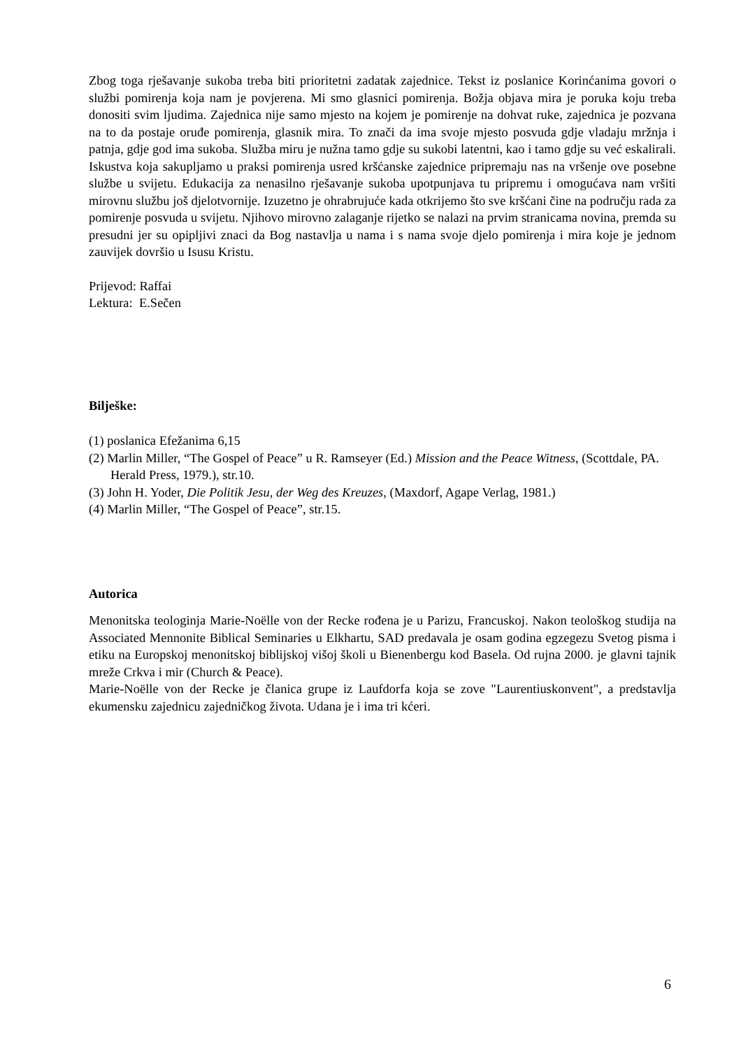Zbog toga rješavanje sukoba treba biti prioritetni zadatak zajednice. Tekst iz poslanice Korinćanima govori o službi pomirenja koja nam je povjerena. Mi smo glasnici pomirenja. Božja objava mira je poruka koju treba donositi svim ljudima. Zajednica nije samo mjesto na kojem je pomirenje na dohvat ruke, zajednica je pozvana na to da postaje oruđe pomirenja, glasnik mira. To znači da ima svoje mjesto posvuda gdje vladaju mržnja i patnja, gdje god ima sukoba. Služba miru je nužna tamo gdje su sukobi latentni, kao i tamo gdje su već eskalirali. Iskustva koja sakupljamo u praksi pomirenja usred kršćanske zajednice pripremaju nas na vršenje ove posebne službe u svijetu. Edukacija za nenasilno rješavanje sukoba upotpunjava tu pripremu i omogućava nam vršiti mirovnu službu još djelotvornije. Izuzetno je ohrabrujuće kada otkrijemo što sve kršćani čine na području rada za pomirenje posvuda u svijetu. Njihovo mirovno zalaganje rijetko se nalazi na prvim stranicama novina, premda su presudni jer su opipljivi znaci da Bog nastavlja u nama i s nama svoje djelo pomirenja i mira koje je jednom zauvijek dovršio u Isusu Kristu.
Prijevod: Raffai
Lektura: E.Sečen
Bilješke:
(1) poslanica Efežanima 6,15
(2) Marlin Miller, “The Gospel of Peace” u R. Ramseyer (Ed.) Mission and the Peace Witness, (Scottdale, PA. Herald Press, 1979.), str.10.
(3) John H. Yoder, Die Politik Jesu, der Weg des Kreuzes, (Maxdorf, Agape Verlag, 1981.)
(4) Marlin Miller, “The Gospel of Peace”, str.15.
Autorica
Menonitska teologinja Marie-Noëlle von der Recke rođena je u Parizu, Francuskoj. Nakon teološkog studija na Associated Mennonite Biblical Seminaries u Elkhartu, SAD predavala je osam godina egzegezu Svetog pisma i etiku na Europskoj menonitskoj biblijskoj višoj školi u Bienenbergu kod Basela. Od rujna 2000. je glavni tajnik mreže Crkva i mir (Church & Peace).
Marie-Noëlle von der Recke je članica grupe iz Laufdorfa koja se zove "Laurentiuskonvent", a predstavlja ekumensku zajednicu zajedničkog života. Udana je i ima tri kćeri.
6